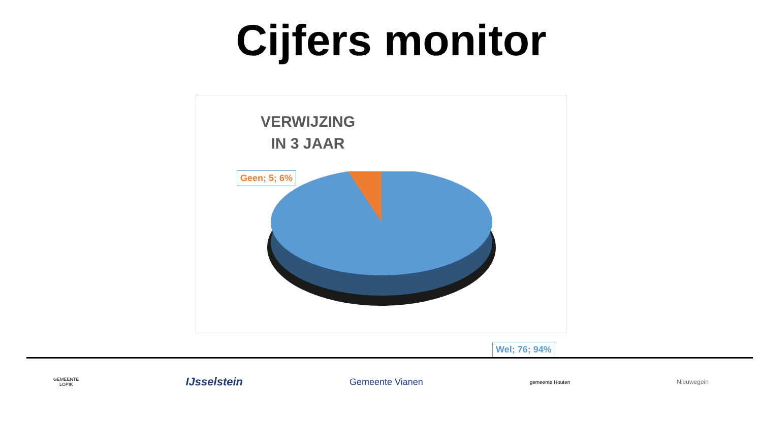Cijfers monitor
VERWIJZING
IN 3 JAAR
Geen; 5; 6%
Wel; 76; 94%
GEMEENTE
LOPIK
IJsselstein
Gemeente Vianen
gemeente Houten
Nieuwegein